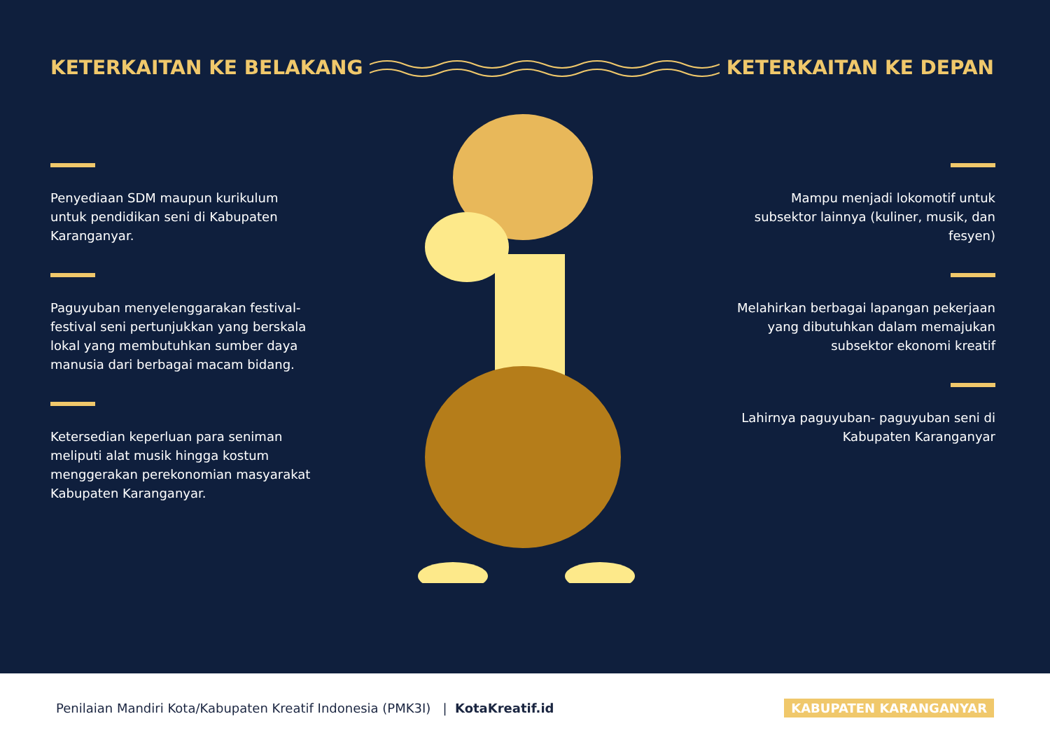KETERKAITAN KE BELAKANG KETERKAITAN KE DEPAN
Penyediaan SDM maupun kurikulum untuk pendidikan seni di Kabupaten Karanganyar.
Paguyuban menyelenggarakan festival-festival seni pertunjukkan yang berskala lokal yang membutuhkan sumber daya manusia dari berbagai macam bidang.
Ketersedian keperluan para seniman meliputi alat musik hingga kostum menggerakan perekonomian masyarakat Kabupaten Karanganyar.
Mampu menjadi lokomotif untuk subsektor lainnya (kuliner, musik, dan fesyen)
Melahirkan berbagai lapangan pekerjaan yang dibutuhkan dalam memajukan subsektor ekonomi kreatif
Lahirnya paguyuban- paguyuban seni di Kabupaten Karanganyar
Penilaian Mandiri Kota/Kabupaten Kreatif Indonesia (PMK3I) | KotaKreatif.id KABUPATEN KARANGANYAR